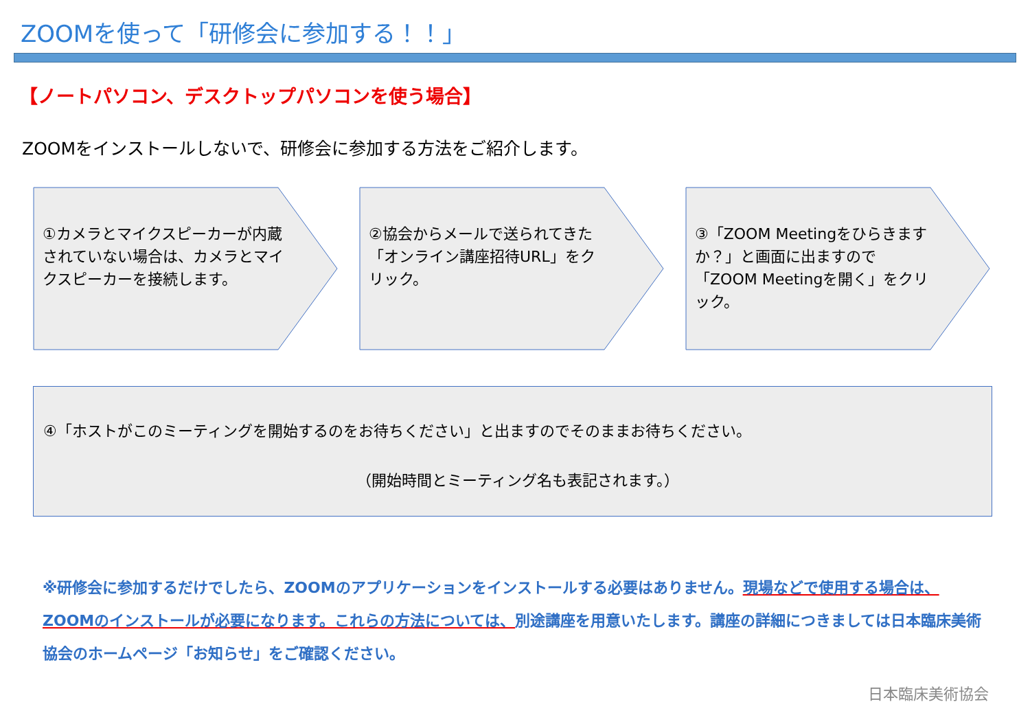ZOOMを使って「研修会に参加する！！」
【ノートパソコン、デスクトップパソコンを使う場合】
ZOOMをインストールしないで、研修会に参加する方法をご紹介します。
①カメラとマイクスピーカーが内蔵されていない場合は、カメラとマイクスピーカーを接続します。
②協会からメールで送られてきた「オンライン講座招待URL」をクリック。
③「ZOOM Meetingをひらきますか？」と画面に出ますので「ZOOM Meetingを開く」をクリック。
④「ホストがこのミーティングを開始するのをお待ちください」と出ますのでそのままお待ちください。
（開始時間とミーティング名も表記されます。）
※研修会に参加するだけでしたら、ZOOMのアプリケーションをインストールする必要はありません。現場などで使用する場合は、ZOOMのインストールが必要になります。これらの方法については、別途講座を用意いたします。講座の詳細につきましては日本臨床美術協会のホームページ「お知らせ」をご確認ください。
日本臨床美術協会